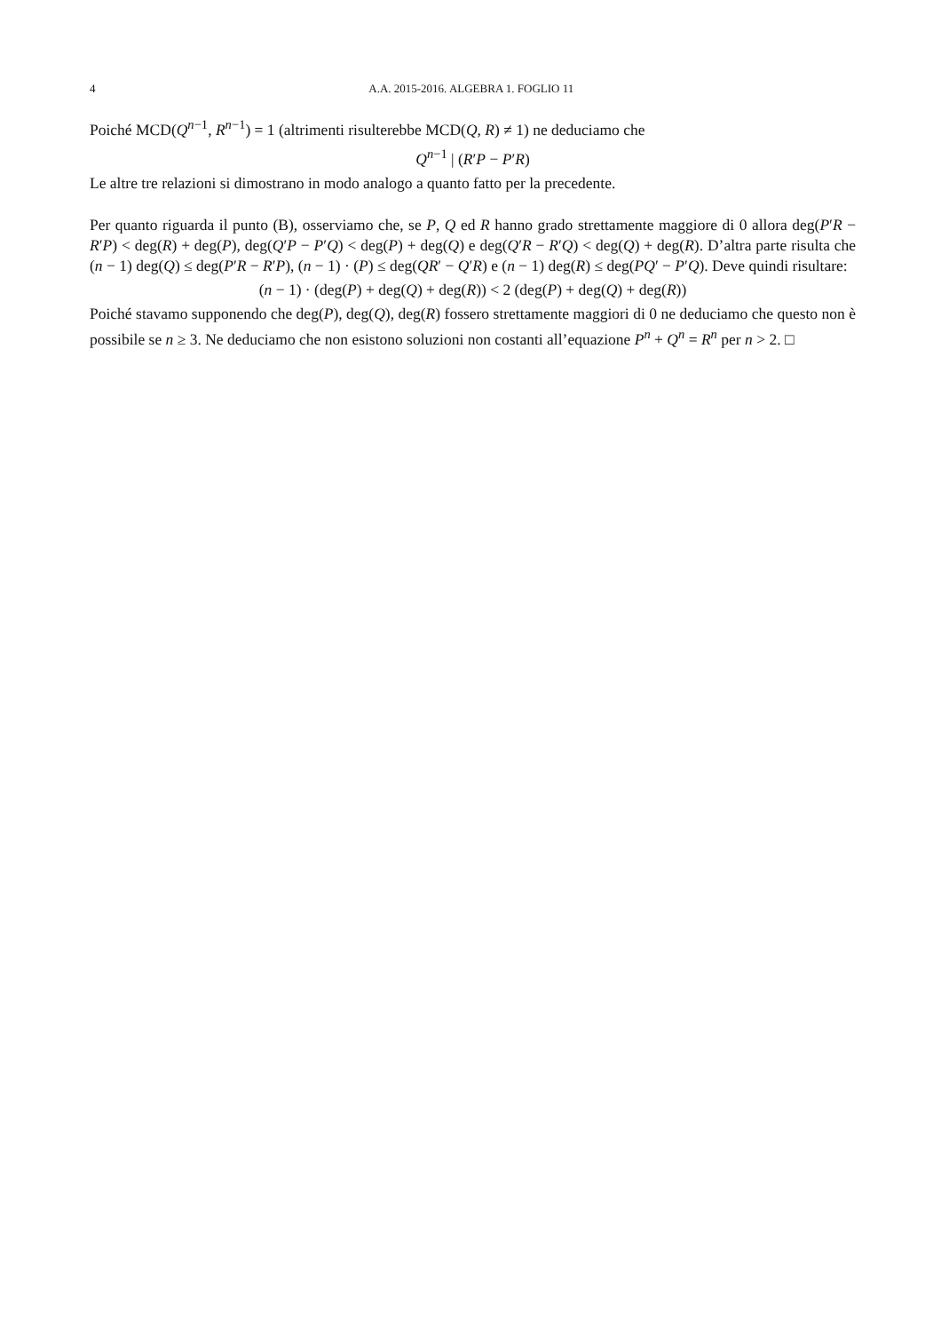4 A.A. 2015-2016. ALGEBRA 1. FOGLIO 11
Poiché MCD(Q<sup>n−1</sup>, R<sup>n−1</sup>) = 1 (altrimenti risulterebbe MCD(Q, R) ≠ 1) ne deduciamo che
Q<sup>n−1</sup> | (R′P − P′R)
Le altre tre relazioni si dimostrano in modo analogo a quanto fatto per la precedente.
Per quanto riguarda il punto (B), osserviamo che, se P, Q ed R hanno grado strettamente maggiore di 0 allora deg(P′R − R′P) < deg(R) + deg(P), deg(Q′P − P′Q) < deg(P) + deg(Q) e deg(Q′R − R′Q) < deg(Q) + deg(R). D’altra parte risulta che (n − 1) deg(Q) ≤ deg(P′R − R′P), (n − 1) · (P) ≤ deg(QR′ − Q′R) e (n − 1) deg(R) ≤ deg(PQ′ − P′Q). Deve quindi risultare:
(n − 1) · (deg(P) + deg(Q) + deg(R)) < 2 (deg(P) + deg(Q) + deg(R))
Poiché stavamo supponendo che deg(P), deg(Q), deg(R) fossero strettamente maggiori di 0 ne deduciamo che questo non è possibile se n ≥ 3. Ne deduciamo che non esistono soluzioni non costanti all’equazione P<sup>n</sup> + Q<sup>n</sup> = R<sup>n</sup> per n > 2. □